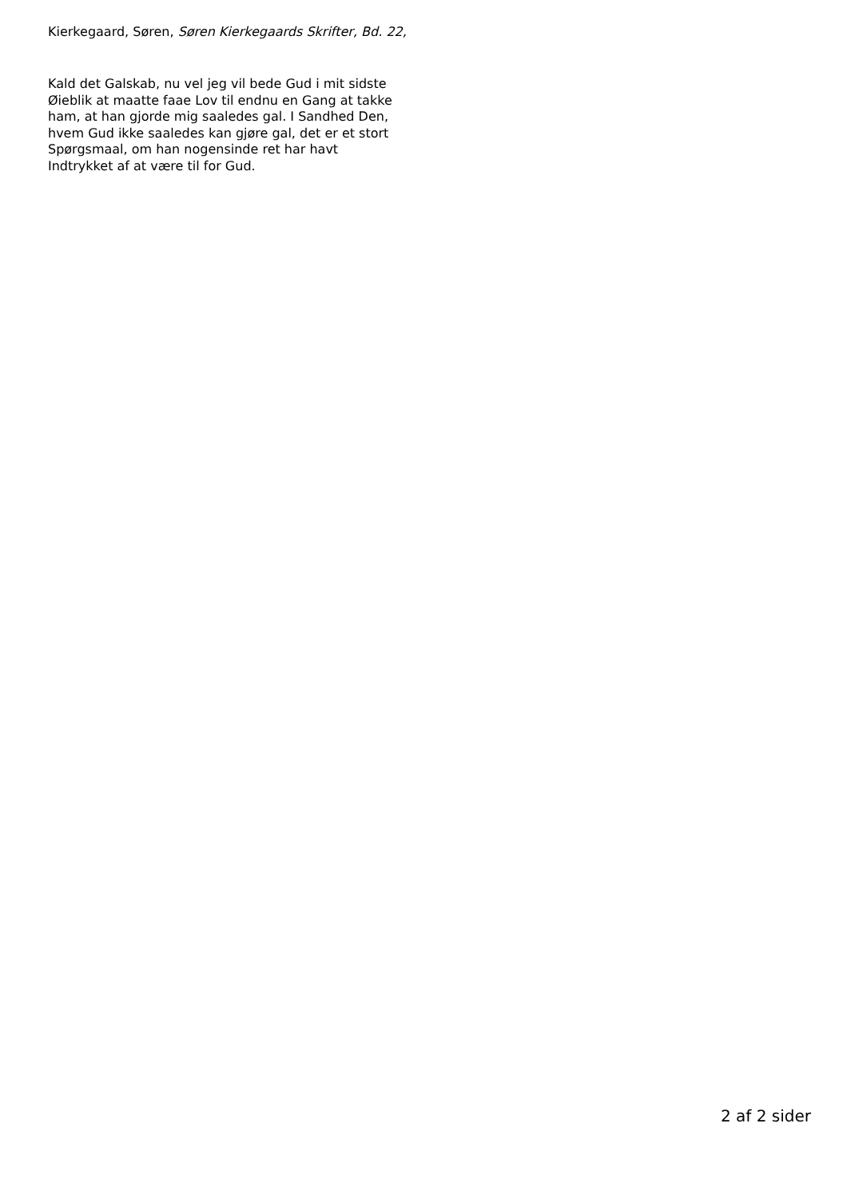Kierkegaard, Søren, Søren Kierkegaards Skrifter, Bd. 22,
Kald det Galskab, nu vel jeg vil bede Gud i mit sidste
Øieblik at maatte faae Lov til endnu en Gang at takke
ham, at han gjorde mig saaledes gal. I Sandhed Den,
hvem Gud ikke saaledes kan gjøre gal, det er et stort
Spørgsmaal, om han nogensinde ret har havt
Indtrykket af at være til for Gud.
2 af 2 sider